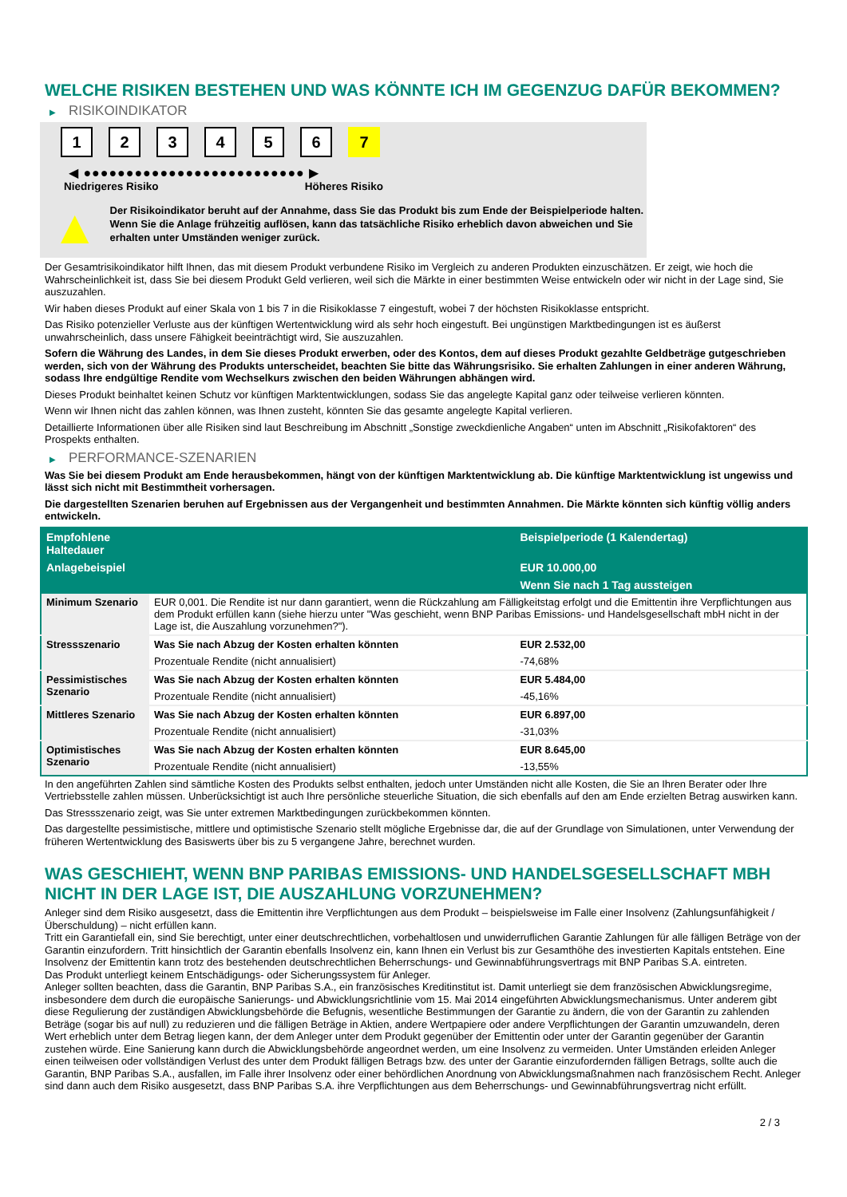WELCHE RISIKEN BESTEHEN UND WAS KÖNNTE ICH IM GEGENZUG DAFÜR BEKOMMEN?
▶ RISIKOINDIKATOR
1 2 3 4 5 6 7
◀ ●●●●●●●●●●●●●●●●●●●●●●●●●● ▶
Niedrigeres Risiko Höheres Risiko
▲
Der Risikoindikator beruht auf der Annahme, dass Sie das Produkt bis zum Ende der Beispielperiode halten.
Wenn Sie die Anlage frühzeitig auflösen, kann das tatsächliche Risiko erheblich davon abweichen und Sie erhalten unter Umständen weniger zurück.
Der Gesamtrisikoindikator hilft Ihnen, das mit diesem Produkt verbundene Risiko im Vergleich zu anderen Produkten einzuschätzen. Er zeigt, wie hoch die Wahrscheinlichkeit ist, dass Sie bei diesem Produkt Geld verlieren, weil sich die Märkte in einer bestimmten Weise entwickeln oder wir nicht in der Lage sind, Sie auszuzahlen.
Wir haben dieses Produkt auf einer Skala von 1 bis 7 in die Risikoklasse 7 eingestuft, wobei 7 der höchsten Risikoklasse entspricht.
Das Risiko potenzieller Verluste aus der künftigen Wertentwicklung wird als sehr hoch eingestuft. Bei ungünstigen Marktbedingungen ist es äußerst unwahrscheinlich, dass unsere Fähigkeit beeinträchtigt wird, Sie auszuzahlen.
Sofern die Währung des Landes, in dem Sie dieses Produkt erwerben, oder des Kontos, dem auf dieses Produkt gezahlte Geldbeträge gutgeschrieben werden, sich von der Währung des Produkts unterscheidet, beachten Sie bitte das Währungsrisiko. Sie erhalten Zahlungen in einer anderen Währung, sodass Ihre endgültige Rendite vom Wechselkurs zwischen den beiden Währungen abhängen wird.
Dieses Produkt beinhaltet keinen Schutz vor künftigen Marktentwicklungen, sodass Sie das angelegte Kapital ganz oder teilweise verlieren könnten.
Wenn wir Ihnen nicht das zahlen können, was Ihnen zusteht, könnten Sie das gesamte angelegte Kapital verlieren.
Detaillierte Informationen über alle Risiken sind laut Beschreibung im Abschnitt „Sonstige zweckdienliche Angaben“ unten im Abschnitt „Risikofaktoren“ des Prospekts enthalten.
▶ PERFORMANCE-SZENARIEN
Was Sie bei diesem Produkt am Ende herausbekommen, hängt von der künftigen Marktentwicklung ab. Die künftige Marktentwicklung ist ungewiss und lässt sich nicht mit Bestimmtheit vorhersagen.
Die dargestellten Szenarien beruhen auf Ergebnissen aus der Vergangenheit und bestimmten Annahmen. Die Märkte könnten sich künftig völlig anders entwickeln.
| Empfohlene Haltedauer | | Beispielperiode (1 Kalendertag) |
| --- | --- | --- |
| Anlagebeispiel | | EUR 10.000,00 |
| | | Wenn Sie nach 1 Tag aussteigen |
| Minimum Szenario | EUR 0,001. Die Rendite ist nur dann garantiert, wenn die Rückzahlung am Fälligkeitstag erfolgt und die Emittentin ihre Verpflichtungen aus dem Produkt erfüllen kann (siehe hierzu unter "Was geschieht, wenn BNP Paribas Emissions- und Handelsgesellschaft mbH nicht in der Lage ist, die Auszahlung vorzunehmen?"). | |
| Stressszenario | Was Sie nach Abzug der Kosten erhalten könnten | EUR 2.532,00 |
| | Prozentuale Rendite (nicht annualisiert) | -74,68% |
| Pessimistisches Szenario | Was Sie nach Abzug der Kosten erhalten könnten | EUR 5.484,00 |
| | Prozentuale Rendite (nicht annualisiert) | -45,16% |
| Mittleres Szenario | Was Sie nach Abzug der Kosten erhalten könnten | EUR 6.897,00 |
| | Prozentuale Rendite (nicht annualisiert) | -31,03% |
| Optimistisches Szenario | Was Sie nach Abzug der Kosten erhalten könnten | EUR 8.645,00 |
| | Prozentuale Rendite (nicht annualisiert) | -13,55% |
In den angeführten Zahlen sind sämtliche Kosten des Produkts selbst enthalten, jedoch unter Umständen nicht alle Kosten, die Sie an Ihren Berater oder Ihre Vertriebsstelle zahlen müssen. Unberücksichtigt ist auch Ihre persönliche steuerliche Situation, die sich ebenfalls auf den am Ende erzielten Betrag auswirken kann.
Das Stressszenario zeigt, was Sie unter extremen Marktbedingungen zurückbekommen könnten.
Das dargestellte pessimistische, mittlere und optimistische Szenario stellt mögliche Ergebnisse dar, die auf der Grundlage von Simulationen, unter Verwendung der früheren Wertentwicklung des Basiswerts über bis zu 5 vergangene Jahre, berechnet wurden.
WAS GESCHIEHT, WENN BNP PARIBAS EMISSIONS- UND HANDELSGESELLSCHAFT MBH NICHT IN DER LAGE IST, DIE AUSZAHLUNG VORZUNEHMEN?
Anleger sind dem Risiko ausgesetzt, dass die Emittentin ihre Verpflichtungen aus dem Produkt – beispielsweise im Falle einer Insolvenz (Zahlungsunfähigkeit / Überschuldung) – nicht erfüllen kann.
Tritt ein Garantiefall ein, sind Sie berechtigt, unter einer deutschrechtlichen, vorbehaltlosen und unwiderruflichen Garantie Zahlungen für alle fälligen Beträge von der Garantin einzufordern. Tritt hinsichtlich der Garantin ebenfalls Insolvenz ein, kann Ihnen ein Verlust bis zur Gesamthöhe des investierten Kapitals entstehen. Eine Insolvenz der Emittentin kann trotz des bestehenden deutschrechtlichen Beherrschungs- und Gewinnabführungsvertrags mit BNP Paribas S.A. eintreten.
Das Produkt unterliegt keinem Entschädigungs- oder Sicherungssystem für Anleger.
Anleger sollten beachten, dass die Garantin, BNP Paribas S.A., ein französisches Kreditinstitut ist. Damit unterliegt sie dem französischen Abwicklungsregime, insbesondere dem durch die europäische Sanierungs- und Abwicklungsrichtlinie vom 15. Mai 2014 eingeführten Abwicklungsmechanismus. Unter anderem gibt diese Regulierung der zuständigen Abwicklungsbehörde die Befugnis, wesentliche Bestimmungen der Garantie zu ändern, die von der Garantin zu zahlenden Beträge (sogar bis auf null) zu reduzieren und die fälligen Beträge in Aktien, andere Wertpapiere oder andere Verpflichtungen der Garantin umzuwandeln, deren Wert erheblich unter dem Betrag liegen kann, der dem Anleger unter dem Produkt gegenüber der Emittentin oder unter der Garantin gegenüber der Garantin zustehen würde. Eine Sanierung kann durch die Abwicklungsbehörde angeordnet werden, um eine Insolvenz zu vermeiden. Unter Umständen erleiden Anleger einen teilweisen oder vollständigen Verlust des unter dem Produkt fälligen Betrags bzw. des unter der Garantie einzufordernden fälligen Betrags, sollte auch die Garantin, BNP Paribas S.A., ausfallen, im Falle ihrer Insolvenz oder einer behördlichen Anordnung von Abwicklungsmaßnahmen nach französischem Recht. Anleger sind dann auch dem Risiko ausgesetzt, dass BNP Paribas S.A. ihre Verpflichtungen aus dem Beherrschungs- und Gewinnabführungsvertrag nicht erfüllt.
2 / 3